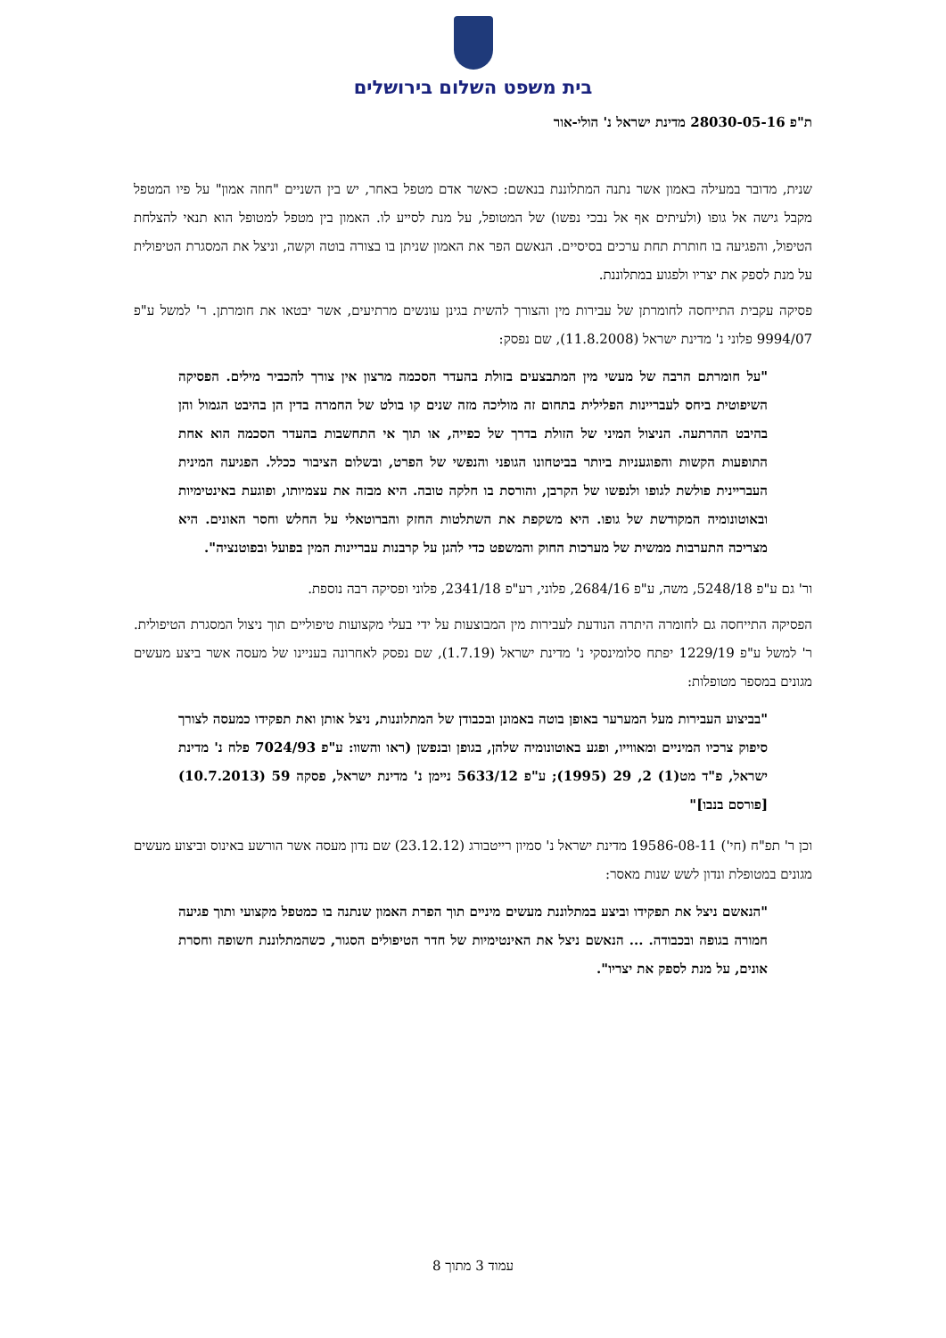בית משפט השלום בירושלים
ת"פ 28030-05-16 מדינת ישראל נ' הולי-אור
שנית, מדובר במעילה באמון אשר נתנה המתלוננת בנאשם: כאשר אדם מטפל באחר, יש בין השניים "חוזה אמון" על פיו המטפל מקבל גישה אל גופו (ולעיתים אף אל נבכי נפשו) של המטופל, על מנת לסייע לו. האמון בין מטפל למטופל הוא תנאי להצלחת הטיפול, והפגיעה בו חותרת תחת ערכים בסיסיים. הנאשם הפר את האמון שניתן בו בצורה בוטה וקשה, וניצל את המסגרת הטיפולית על מנת לספק את יצריו ולפגוע במתלוננת.
פסיקה עקבית התייחסה לחומרתן של עבירות מין והצורך להשית בגינן עונשים מרתיעים, אשר יבטאו את חומרתן. ר' למשל ע"פ 9994/07 פלוני נ' מדינת ישראל (11.8.2008), שם נפסק:
"על חומרתם הרבה של מעשי מין המתבצעים בזולת בהעדר הסכמה מרצון אין צורך להכביר מילים. הפסיקה השיפוטית ביחס לעבריינות הפלילית בתחום זה מוליכה מזה שנים קו בולט של החמרה בדין הן בהיבט הגמול והן בהיבט ההרתעה. הניצול המיני של הזולת בדרך של כפייה, או תוך אי התחשבות בהעדר הסכמה הוא אחת התופעות הקשות והפוגעניות ביותר בביטחונו הגופני והנפשי של הפרט, ובשלום הציבור ככלל. הפגיעה המינית העבריינית פולשת לגופו ולנפשו של הקרבן, והורסת בו חלקה טובה. היא מבזה את עצמיותו, ופוגעת באינטימיות ובאוטונומיה המקודשת של גופו. היא משקפת את השתלטות החזק והברוטאלי על החלש וחסר האונים. היא מצריכה התערבות ממשית של מערכות החוק והמשפט כדי להגן על קרבנות עבריינות המין בפועל ובפוטנציה".
ור' גם ע"פ 5248/18, משה, ע"פ 2684/16, פלוני, רע"פ 2341/18, פלוני ופסיקה רבה נוספת.
הפסיקה התייחסה גם לחומרה היתרה הנודעת לעבירות מין המבוצעות על ידי בעלי מקצועות טיפוליים תוך ניצול המסגרת הטיפולית. ר' למשל ע"פ 1229/19 יפתח סלומינסקי נ' מדינת ישראל (1.7.19), שם נפסק לאחרונה בעניינו של מעסה אשר ביצע מעשים מגונים במספר מטופלות:
"בביצוע העבירות מעל המערער באופן בוטה באמונן ובכבודן של המתלוננות, ניצל אותן ואת תפקידו כמעסה לצורך סיפוק צרכיו המיניים ומאווייו, ופגע באוטונומיה שלהן, בגופן ובנפשן (ראו והשוו: ע"פ 7024/93 פלח נ' מדינת ישראל, פ"ד מט(1) 2, 29 (1995); ע"פ 5633/12 ניימן נ' מדינת ישראל, פסקה 59 (10.7.2013)[פורסם בנבו]"
וכן ר' תפ"ח (חי') 19586-08-11 מדינת ישראל נ' סמיון רייטבורג (23.12.12) שם נדון מעסה אשר הורשע באינוס וביצוע מעשים מגונים במטופלת ונדון לשש שנות מאסר:
"הנאשם ניצל את תפקידו וביצע במתלוננת מעשים מיניים תוך הפרת האמון שנתנה בו כמטפל מקצועי ותוך פגיעה חמורה בגופה ובכבודה. ... הנאשם ניצל את האינטימיות של חדר הטיפולים הסגור, כשהמתלוננת חשופה וחסרת אונים, על מנת לספק את יצריו".
עמוד 3 מתוך 8